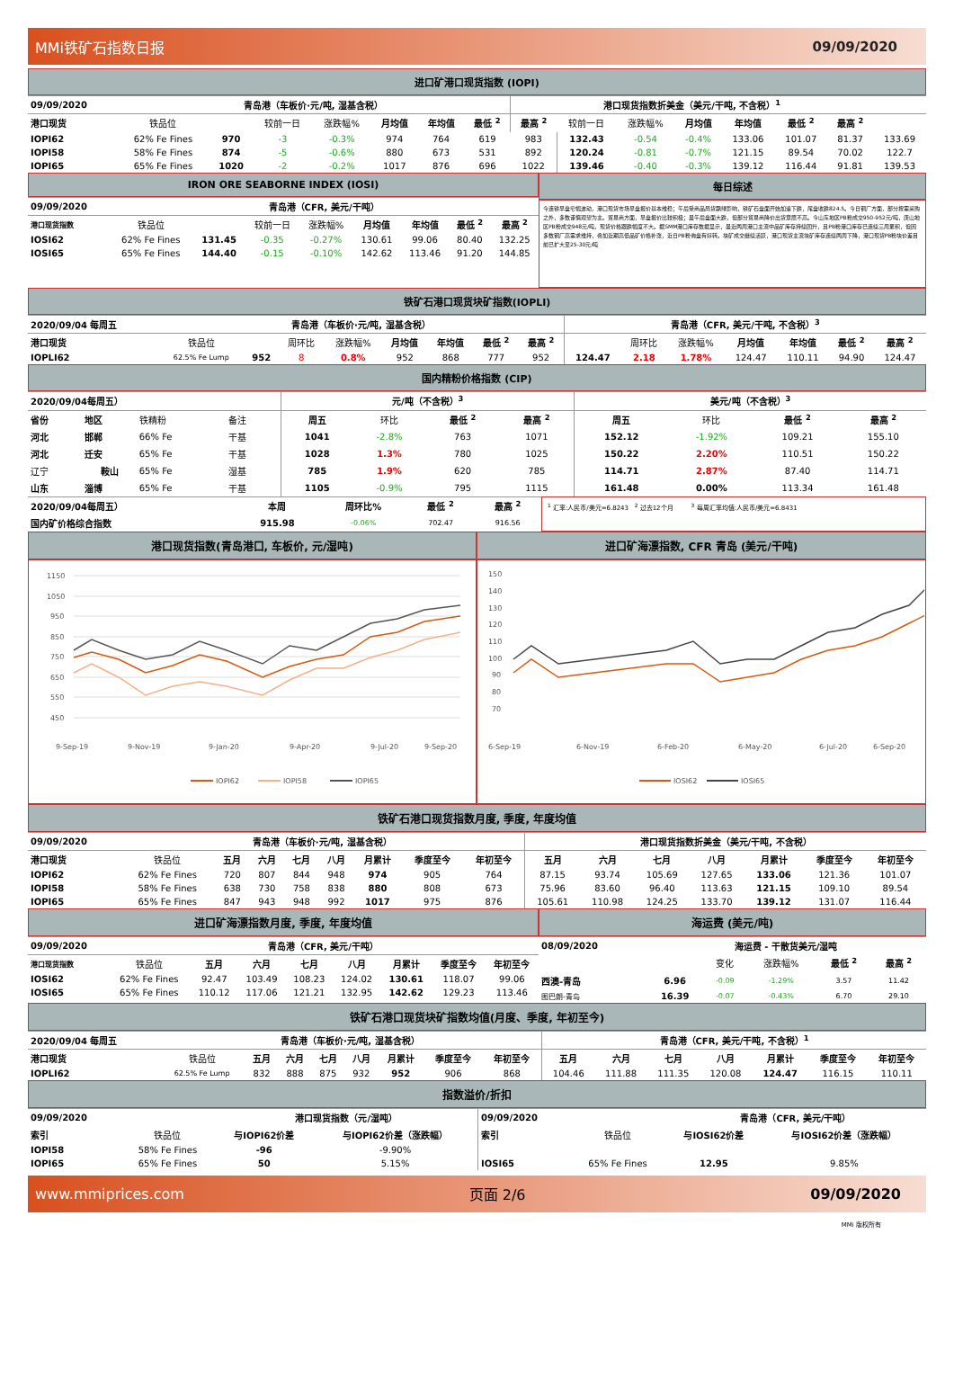MMi铁矿石指数日报 09/09/2020
进口矿港口现货指数 (IOPI)
| 09/09/2020 | 青岛港（车板价·元/吨, 湿基含税） | | | | | | | 港口现货指数折美金（美元/干吨, 不含税）<sup>1</sup> | | | | | | | |
| --- | --- | --- | --- | --- | --- | --- | --- | --- | --- | --- | --- | --- | --- | --- | --- |
| 港口现货 | 铁品位 | | 较前一日 | 涨跌幅% | 月均值 | 年均值 | 最低 <sup>2</sup> | 最高 <sup>2</sup> | 较前一日 | 涨跌幅% | 月均值 | 年均值 | 最低 <sup>2</sup> | 最高 <sup>2</sup> | |
| IOPI62 | 62% Fe Fines | 970 | -3 | -0.3% | 974 | 764 | 619 | 983 | 132.43 | -0.54 | -0.4% | 133.06 | 101.07 | 81.37 | 133.69 |
| IOPI58 | 58% Fe Fines | 874 | -5 | -0.6% | 880 | 673 | 531 | 892 | 120.24 | -0.81 | -0.7% | 121.15 | 89.54 | 70.02 | 122.7 |
| IOPI65 | 65% Fe Fines | 1020 | -2 | -0.2% | 1017 | 876 | 696 | 1022 | 139.46 | -0.40 | -0.3% | 139.12 | 116.44 | 91.81 | 139.53 |
IRON ORE SEABORNE INDEX (IOSI)
| 09/09/2020 | 青岛港（CFR, 美元/干吨） | | | | | | | |
| --- | --- | --- | --- | --- | --- | --- | --- | --- |
| 港口现货指数 | 铁品位 | | 较前一日 | 涨跌幅% | 月均值 | 年均值 | 最低 <sup>2</sup> | 最高 <sup>2</sup> |
| IOSI62 | 62% Fe Fines | 131.45 | -0.35 | -0.27% | 130.61 | 99.06 | 80.40 | 132.25 |
| IOSI65 | 65% Fe Fines | 144.40 | -0.15 | -0.10% | 142.62 | 113.46 | 91.20 | 144.85 |
每日综述
今连铁早盘窄幅波动，港口现货市场早盘报价基本维稳；午后受商品局货飘绿影响，铁矿石盘面开始加速下跌，尾盘收跌824.5。今日钢厂方面，部分按需采购之外，多数谨慎观望为主。贸易商方面，早盘报价比较积极；虽午后盘面大跌，但部分贸易商降价出货意愿不高。今山东地区PB粉成交950-952元/吨，唐山地区PB粉成交948元/吨，现货价格跟跌幅度不大。据SMM港口库存数据显示，虽近两周港口主流中品矿库存持续回升，且PB粉港口库存已连续三周累积，但因多数钢厂高需求维持，叠加近期高低品矿价格补涨，近日PB粉询盘有好转。块矿成交继续活跃，港口现货主流块矿库存连续两周下降，港口现货PB粉块价差目前已扩大至25-30元/吨
铁矿石港口现货块矿指数(IOPLI)
| 2020/09/04 每周五 | 青岛港（车板价·元/吨, 湿基含税） | | | | | | | | 青岛港（CFR, 美元/干吨, 不含税）<sup>3</sup> | | | | | | |
| --- | --- | --- | --- | --- | --- | --- | --- | --- | --- | --- | --- | --- | --- | --- | --- |
| 港口现货 | 铁品位 | | 周环比 | 涨跌幅% | 月均值 | 年均值 | 最低 <sup>2</sup> | 最高 <sup>2</sup> | | 周环比 | 涨跌幅% | 月均值 | 年均值 | 最低 <sup>2</sup> | 最高 <sup>2</sup> |
| IOPLI62 | 62.5% Fe Lump | 952 | 8 | 0.8% | 952 | 868 | 777 | 952 | 124.47 | 2.18 | 1.78% | 124.47 | 110.11 | 94.90 | 124.47 |
国内精粉价格指数 (CIP)
| 2020/09/04每周五） | | | | 元/吨（不含税）<sup>3</sup> | | | | 美元/吨（不含税）<sup>3</sup> | | | |
| --- | --- | --- | --- | --- | --- | --- | --- | --- | --- | --- | --- |
| 省份 | 地区 | 铁精粉 | 备注 | 周五 | 环比 | 最低 <sup>2</sup> | 最高 <sup>2</sup> | 周五 | 环比 | 最低 <sup>2</sup> | 最高 <sup>2</sup> |
| 河北 | 邯郸 | 66% Fe | 干基 | 1041 | -2.8% | 763 | 1071 | 152.12 | -1.92% | 109.21 | 155.10 |
| 河北 | 迁安 | 65% Fe | 干基 | 1028 | 1.3% | 780 | 1025 | 150.22 | 2.20% | 110.51 | 150.22 |
| 辽宁 | 鞍山 | 65% Fe | 湿基 | 785 | 1.9% | 620 | 785 | 114.71 | 2.87% | 87.40 | 114.71 |
| 山东 | 淄博 | 65% Fe | 干基 | 1105 | -0.9% | 795 | 1115 | 161.48 | 0.00% | 113.34 | 161.48 |
| 2020/09/04每周五） | 本周 | 周环比% | 最低 <sup>2</sup> | 最高 <sup>2</sup> |
| --- | --- | --- | --- | --- |
| 国内矿价格综合指数 | 915.98 | -0.06% | 702.47 | 916.56 |
<sup>1</sup> 汇率:人民币/美元=6.8243 <sup>2</sup> 过去12个月 <sup>3</sup> 每周汇率均值:人民币/美元=6.8431
港口现货指数(青岛港口, 车板价, 元/湿吨)
1150
1050
950
850
750
650
550
450
9-Sep-19
9-Nov-19
9-Jan-20
9-Apr-20
9-Jul-20
9-Sep-20
IOPI62
IOPI58
IOPI65
进口矿海漂指数, CFR 青岛 (美元/干吨)
150
140
130
120
110
100
90
80
70
6-Sep-19
6-Nov-19
6-Feb-20
6-May-20
6-Jul-20
6-Sep-20
IOSI62
IOSI65
铁矿石港口现货指数月度, 季度, 年度均值
| 09/09/2020 | 青岛港（车板价·元/吨, 湿基含税） | | | | | | | | 港口现货指数折美金（美元/干吨, 不含税） | | | | | | |
| --- | --- | --- | --- | --- | --- | --- | --- | --- | --- | --- | --- | --- | --- | --- | --- |
| 港口现货 | 铁品位 | 五月 | 六月 | 七月 | 八月 | 月累计 | 季度至今 | 年初至今 | 五月 | 六月 | 七月 | 八月 | 月累计 | 季度至今 | 年初至今 |
| IOPI62 | 62% Fe Fines | 720 | 807 | 844 | 948 | 974 | 905 | 764 | 87.15 | 93.74 | 105.69 | 127.65 | 133.06 | 121.36 | 101.07 |
| IOPI58 | 58% Fe Fines | 638 | 730 | 758 | 838 | 880 | 808 | 673 | 75.96 | 83.60 | 96.40 | 113.63 | 121.15 | 109.10 | 89.54 |
| IOPI65 | 65% Fe Fines | 847 | 943 | 948 | 992 | 1017 | 975 | 876 | 105.61 | 110.98 | 124.25 | 133.70 | 139.12 | 131.07 | 116.44 |
进口矿海漂指数月度, 季度, 年度均值
| 09/09/2020 | 青岛港（CFR, 美元/干吨） | | | | | | | |
| --- | --- | --- | --- | --- | --- | --- | --- | --- |
| 港口现货指数 | 铁品位 | 五月 | 六月 | 七月 | 八月 | 月累计 | 季度至今 | 年初至今 |
| IOSI62 | 62% Fe Fines | 92.47 | 103.49 | 108.23 | 124.02 | 130.61 | 118.07 | 99.06 |
| IOSI65 | 65% Fe Fines | 110.12 | 117.06 | 121.21 | 132.95 | 142.62 | 129.23 | 113.46 |
海运费 (美元/吨)
| 08/09/2020 | 海运费 - 干散货美元/湿吨 | | | | |
| --- | --- | --- | --- | --- | --- |
| | | 变化 | 涨跌幅% | 最低 <sup>2</sup> | 最高 <sup>2</sup> |
| 西澳-青岛 | 6.96 | -0.09 | -1.29% | 3.57 | 11.42 |
| 图巴朗-青岛 | 16.39 | -0.07 | -0.43% | 6.70 | 29.10 |
铁矿石港口现货块矿指数均值(月度、季度, 年初至今)
| 2020/09/04 每周五 | 青岛港（车板价·元/吨, 湿基含税） | | | | | | | | 青岛港（CFR, 美元/干吨, 不含税）<sup>1</sup> | | | | | | |
| --- | --- | --- | --- | --- | --- | --- | --- | --- | --- | --- | --- | --- | --- | --- | --- |
| 港口现货 | 铁品位 | 五月 | 六月 | 七月 | 八月 | 月累计 | 季度至今 | 年初至今 | 五月 | 六月 | 七月 | 八月 | 月累计 | 季度至今 | 年初至今 |
| IOPLI62 | 62.5% Fe Lump | 832 | 888 | 875 | 932 | 952 | 906 | 868 | 104.46 | 111.88 | 111.35 | 120.08 | 124.47 | 116.15 | 110.11 |
指数溢价/折扣
| 09/09/2020 | | 港口现货指数（元/湿吨） | |
| 索引 | 铁品位 | 与IOPI62价差 | 与IOPI62价差（涨跌幅） |
| IOPI58 | 58% Fe Fines | -96 | -9.90% |
| IOPI65 | 65% Fe Fines | 50 | 5.15% |
| 09/09/2020 | | 青岛港（CFR, 美元/干吨） | |
| 索引 | 铁品位 | 与IOSI62价差 | 与IOSI62价差（涨跌幅） |
| IOSI65 | 65% Fe Fines | 12.95 | 9.85% |
www.mmiprices.com 页面 2/6 09/09/2020
MMi 版权所有